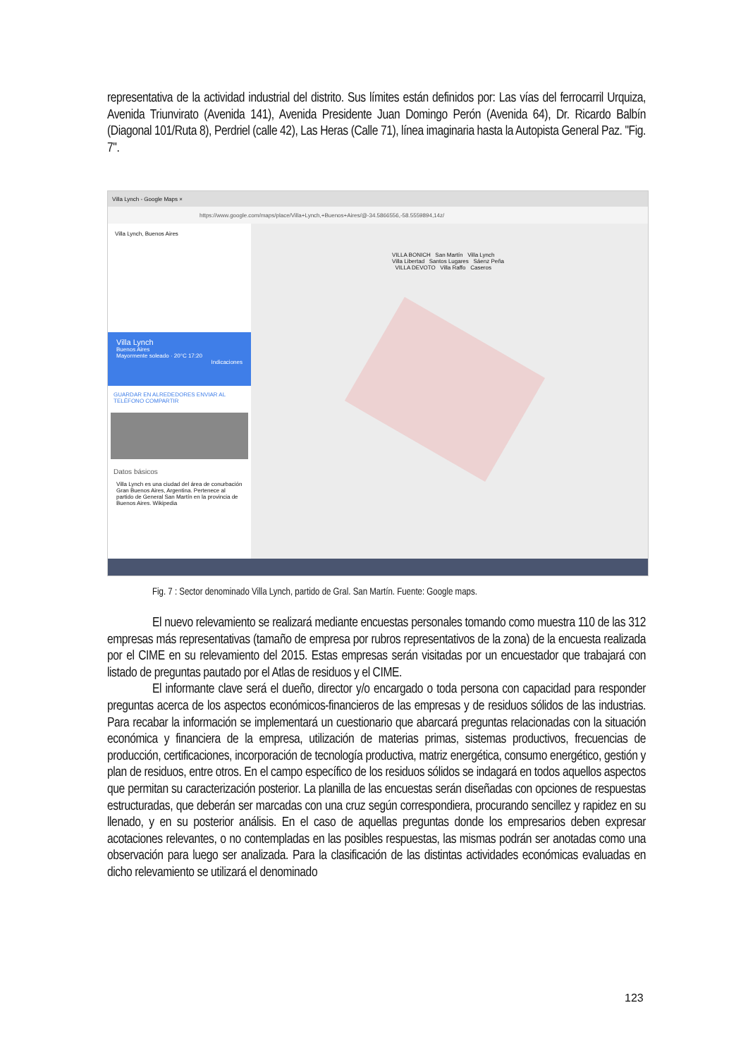representativa de la actividad industrial del distrito. Sus límites están definidos por: Las vías del ferrocarril Urquiza, Avenida Triunvirato (Avenida 141), Avenida Presidente Juan Domingo Perón (Avenida 64), Dr. Ricardo Balbín (Diagonal 101/Ruta 8), Perdriel (calle 42), Las Heras (Calle 71), línea imaginaria hasta la Autopista General Paz. "Fig. 7".
Villa Lynch - Google Maps ×
https://www.google.com/maps/place/Villa+Lynch,+Buenos+Aires/@-34.5866556,-58.5559894,14z/
Villa Lynch, Buenos Aires
Villa Lynch
Buenos Aires
Mayormente soleado · 20°C 17:20
Indicaciones
GUARDAR EN ALREDEDORES ENVIAR AL TELÉFONO COMPARTIR
Datos básicos
Villa Lynch es una ciudad del área de conurbación Gran Buenos Aires, Argentina. Pertenece al partido de General San Martín en la provincia de Buenos Aires. Wikipedia
VILLA BONICH San Martín Villa Lynch Villa Libertad Santos Lugares Sáenz Peña VILLA DEVOTO Villa Raffo Caseros
Fig. 7 : Sector denominado Villa Lynch, partido de Gral. San Martín. Fuente: Google maps.
El nuevo relevamiento se realizará mediante encuestas personales tomando como muestra 110 de las 312 empresas más representativas (tamaño de empresa por rubros representativos de la zona) de la encuesta realizada por el CIME en su relevamiento del 2015. Estas empresas serán visitadas por un encuestador que trabajará con listado de preguntas pautado por el Atlas de residuos y el CIME.
El informante clave será el dueño, director y/o encargado o toda persona con capacidad para responder preguntas acerca de los aspectos económicos-financieros de las empresas y de residuos sólidos de las industrias. Para recabar la información se implementará un cuestionario que abarcará preguntas relacionadas con la situación económica y financiera de la empresa, utilización de materias primas, sistemas productivos, frecuencias de producción, certificaciones, incorporación de tecnología productiva, matriz energética, consumo energético, gestión y plan de residuos, entre otros. En el campo específico de los residuos sólidos se indagará en todos aquellos aspectos que permitan su caracterización posterior. La planilla de las encuestas serán diseñadas con opciones de respuestas estructuradas, que deberán ser marcadas con una cruz según correspondiera, procurando sencillez y rapidez en su llenado, y en su posterior análisis. En el caso de aquellas preguntas donde los empresarios deben expresar acotaciones relevantes, o no contempladas en las posibles respuestas, las mismas podrán ser anotadas como una observación para luego ser analizada. Para la clasificación de las distintas actividades económicas evaluadas en dicho relevamiento se utilizará el denominado
123